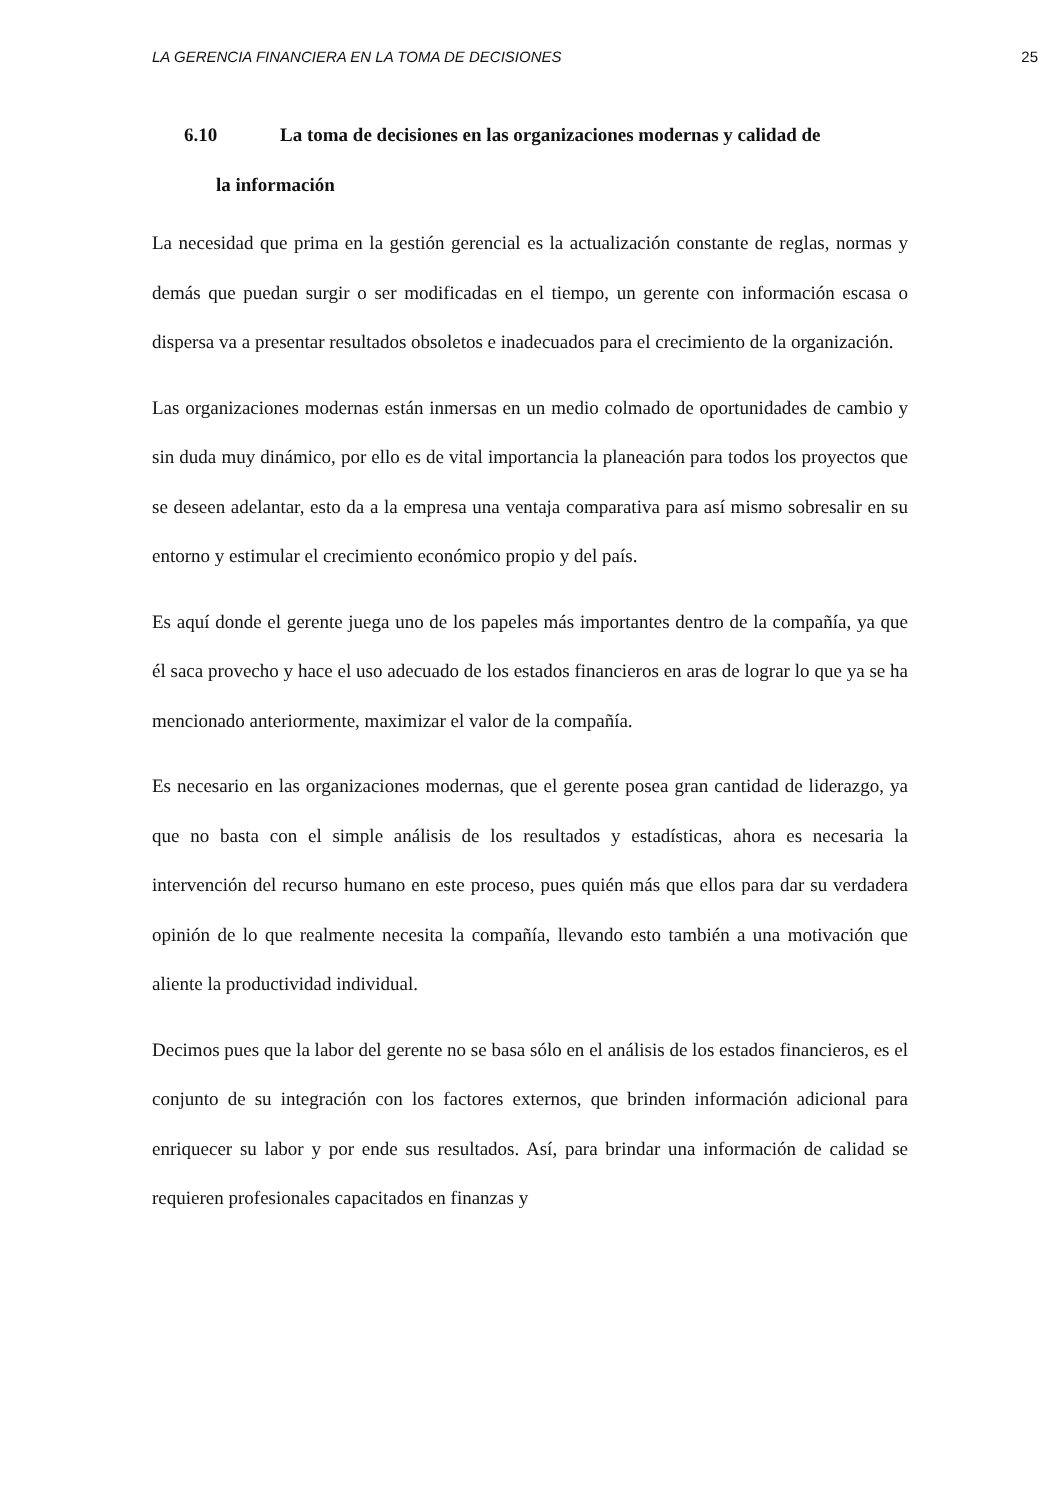LA GERENCIA FINANCIERA EN LA TOMA DE DECISIONES 25
6.10 La toma de decisiones en las organizaciones modernas y calidad de
la información
La necesidad que prima en la gestión gerencial es la actualización constante de reglas, normas y demás que puedan surgir o ser modificadas en el tiempo, un gerente con información escasa o dispersa va a presentar resultados obsoletos e inadecuados para el crecimiento de la organización.
Las organizaciones modernas están inmersas en un medio colmado de oportunidades de cambio y sin duda muy dinámico, por ello es de vital importancia la planeación para todos los proyectos que se deseen adelantar, esto da a la empresa una ventaja comparativa para así mismo sobresalir en su entorno y estimular el crecimiento económico propio y del país.
Es aquí donde el gerente juega uno de los papeles más importantes dentro de la compañía, ya que él saca provecho y hace el uso adecuado de los estados financieros en aras de lograr lo que ya se ha mencionado anteriormente, maximizar el valor de la compañía.
Es necesario en las organizaciones modernas, que el gerente posea gran cantidad de liderazgo, ya que no basta con el simple análisis de los resultados y estadísticas, ahora es necesaria la intervención del recurso humano en este proceso, pues quién más que ellos para dar su verdadera opinión de lo que realmente necesita la compañía, llevando esto también a una motivación que aliente la productividad individual.
Decimos pues que la labor del gerente no se basa sólo en el análisis de los estados financieros, es el conjunto de su integración con los factores externos, que brinden información adicional para enriquecer su labor y por ende sus resultados. Así, para brindar una información de calidad se requieren profesionales capacitados en finanzas y